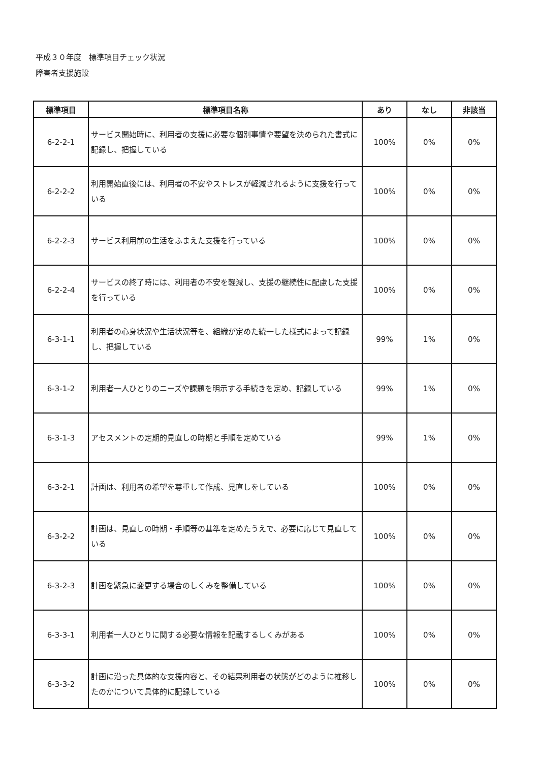平成３０年度　標準項目チェック状況
障害者支援施設
| 標準項目 | 標準項目名称 | あり | なし | 非該当 |
| --- | --- | --- | --- | --- |
| 6-2-2-1 | サービス開始時に、利用者の支援に必要な個別事情や要望を決められた書式に記録し、把握している | 100% | 0% | 0% |
| 6-2-2-2 | 利用開始直後には、利用者の不安やストレスが軽減されるように支援を行っている | 100% | 0% | 0% |
| 6-2-2-3 | サービス利用前の生活をふまえた支援を行っている | 100% | 0% | 0% |
| 6-2-2-4 | サービスの終了時には、利用者の不安を軽減し、支援の継続性に配慮した支援を行っている | 100% | 0% | 0% |
| 6-3-1-1 | 利用者の心身状況や生活状況等を、組織が定めた統一した様式によって記録し、把握している | 99% | 1% | 0% |
| 6-3-1-2 | 利用者一人ひとりのニーズや課題を明示する手続きを定め、記録している | 99% | 1% | 0% |
| 6-3-1-3 | アセスメントの定期的見直しの時期と手順を定めている | 99% | 1% | 0% |
| 6-3-2-1 | 計画は、利用者の希望を尊重して作成、見直しをしている | 100% | 0% | 0% |
| 6-3-2-2 | 計画は、見直しの時期・手順等の基準を定めたうえで、必要に応じて見直している | 100% | 0% | 0% |
| 6-3-2-3 | 計画を緊急に変更する場合のしくみを整備している | 100% | 0% | 0% |
| 6-3-3-1 | 利用者一人ひとりに関する必要な情報を記載するしくみがある | 100% | 0% | 0% |
| 6-3-3-2 | 計画に沿った具体的な支援内容と、その結果利用者の状態がどのように推移したのかについて具体的に記録している | 100% | 0% | 0% |